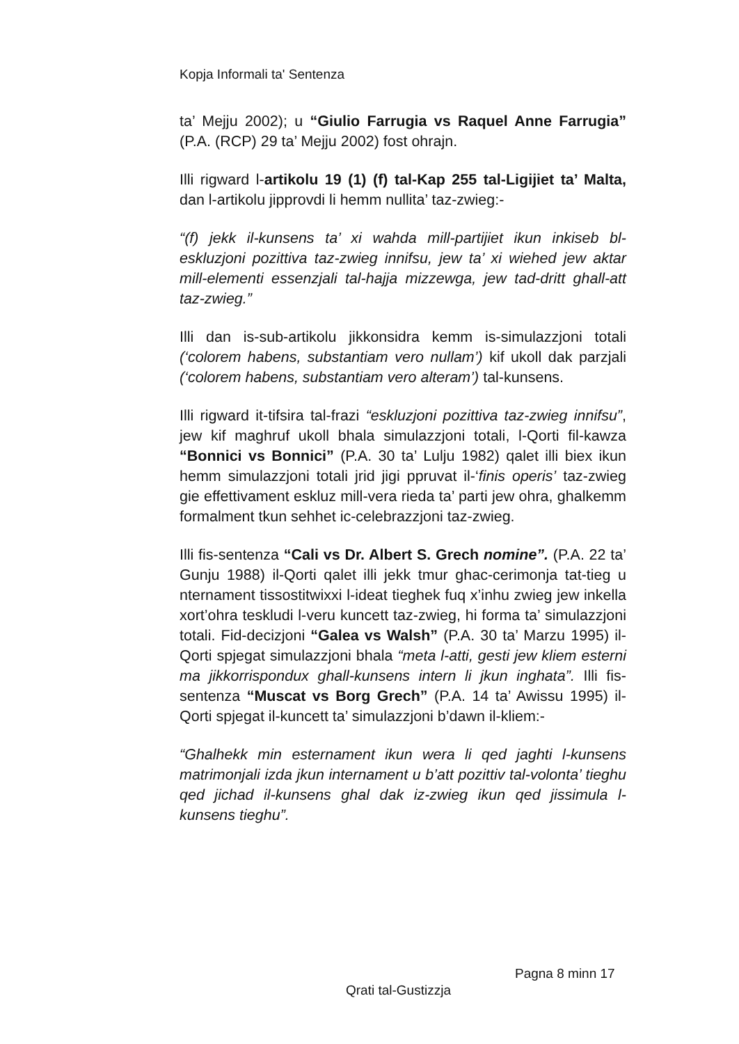Kopja Informali ta' Sentenza
ta’ Mejju 2002); u “Giulio Farrugia vs Raquel Anne Farrugia” (P.A. (RCP) 29 ta’ Mejju 2002) fost ohrajn.
Illi rigward l-artikolu 19 (1) (f) tal-Kap 255 tal-Ligijiet ta’ Malta, dan l-artikolu jipprovdi li hemm nullita’ taz-zwieg:-
“(f) jekk il-kunsens ta’ xi wahda mill-partijiet ikun inkiseb bl-eskluzjoni pozittiva taz-zwieg innifsu, jew ta’ xi wiehed jew aktar mill-elementi essenzjali tal-hajja mizzewga, jew tad-dritt ghall-att taz-zwieg.”
Illi dan is-sub-artikolu jikkonsidra kemm is-simulazzjoni totali (‘colorem habens, substantiam vero nullam’) kif ukoll dak parzjali (‘colorem habens, substantiam vero alteram’) tal-kunsens.
Illi rigward it-tifsira tal-frazi “eskluzjoni pozittiva taz-zwieg innifsu”, jew kif maghruf ukoll bhala simulazzjoni totali, l-Qorti fil-kawza “Bonnici vs Bonnici” (P.A. 30 ta’ Lulju 1982) qalet illi biex ikun hemm simulazzjoni totali jrid jigi ppruvat il-‘finis operis’ taz-zwieg gie effettivament eskluz mill-vera rieda ta’ parti jew ohra, ghalkemm formalment tkun sehhet ic-celebrazzjoni taz-zwieg.
Illi fis-sentenza “Cali vs Dr. Albert S. Grech nomine”. (P.A. 22 ta’ Gunju 1988) il-Qorti qalet illi jekk tmur ghac-cerimonja tat-tieg u nternament tissostitwixxi l-ideat tieghek fuq x’inhu zwieg jew inkella xort’ohra teskludi l-veru kuncett taz-zwieg, hi forma ta’ simulazzjoni totali. Fid-decizjoni “Galea vs Walsh” (P.A. 30 ta’ Marzu 1995) il-Qorti spjegat simulazzjoni bhala “meta l-atti, gesti jew kliem esterni ma jikkorrispondux ghall-kunsens intern li jkun inghata”. Illi fis-sentenza “Muscat vs Borg Grech” (P.A. 14 ta’ Awissu 1995) il-Qorti spjegat il-kuncett ta’ simulazzjoni b’dawn il-kliem:-
“Ghalhekk min esternament ikun wera li qed jaghti l-kunsens matrimonjali izda jkun internament u b’att pozittiv tal-volonta’ tieghu qed jichad il-kunsens ghal dak iz-zwieg ikun qed jissimula l-kunsens tieghu”.
Pagna 8 minn 17
Qrati tal-Gustizzja